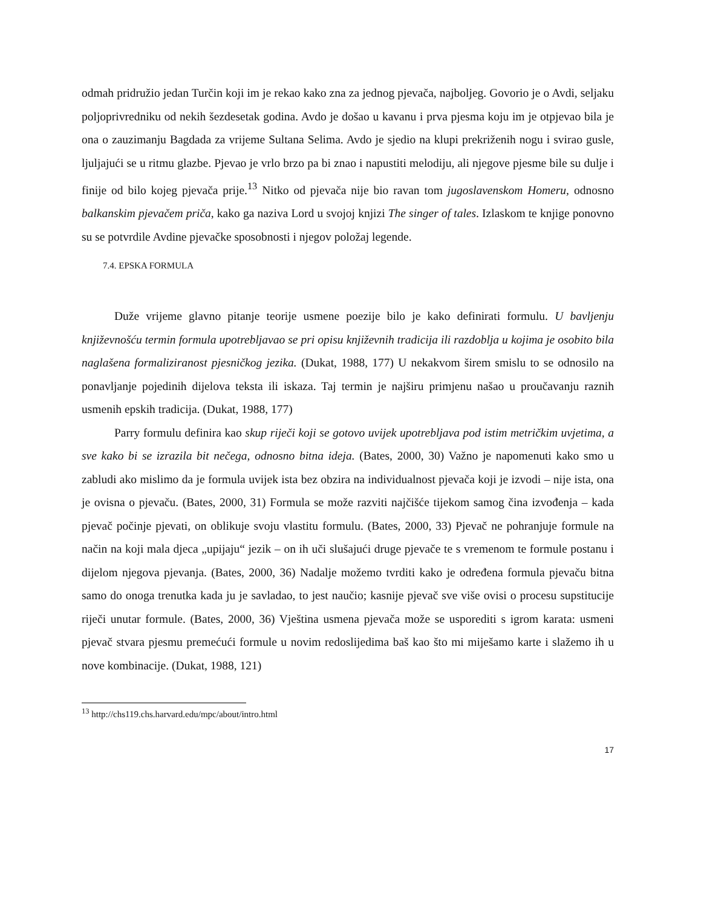odmah pridružio jedan Turčin koji im je rekao kako zna za jednog pjevača, najboljeg. Govorio je o Avdi, seljaku poljoprivredniku od nekih šezdesetak godina. Avdo je došao u kavanu i prva pjesma koju im je otpjevao bila je ona o zauzimanju Bagdada za vrijeme Sultana Selima. Avdo je sjedio na klupi prekriženih nogu i svirao gusle, ljuljajući se u ritmu glazbe. Pjevao je vrlo brzo pa bi znao i napustiti melodiju, ali njegove pjesme bile su dulje i finije od bilo kojeg pjevača prije.<sup>13</sup> Nitko od pjevača nije bio ravan tom jugoslavenskom Homeru, odnosno balkanskim pjevačem priča, kako ga naziva Lord u svojoj knjizi The singer of tales. Izlaskom te knjige ponovno su se potvrdile Avdine pjevačke sposobnosti i njegov položaj legende.
7.4. EPSKA FORMULA
Duže vrijeme glavno pitanje teorije usmene poezije bilo je kako definirati formulu. U bavljenju književnošću termin formula upotrebljavao se pri opisu književnih tradicija ili razdoblja u kojima je osobito bila naglašena formaliziranost pjesničkog jezika. (Dukat, 1988, 177) U nekakvom širem smislu to se odnosilo na ponavljanje pojedinih dijelova teksta ili iskaza. Taj termin je najširu primjenu našao u proučavanju raznih usmenih epskih tradicija. (Dukat, 1988, 177)
Parry formulu definira kao skup riječi koji se gotovo uvijek upotrebljava pod istim metričkim uvjetima, a sve kako bi se izrazila bit nečega, odnosno bitna ideja. (Bates, 2000, 30) Važno je napomenuti kako smo u zabludi ako mislimo da je formula uvijek ista bez obzira na individualnost pjevača koji je izvodi – nije ista, ona je ovisna o pjevaču. (Bates, 2000, 31) Formula se može razviti najčišće tijekom samog čina izvođenja – kada pjevač počinje pjevati, on oblikuje svoju vlastitu formulu. (Bates, 2000, 33) Pjevač ne pohranjuje formule na način na koji mala djeca „upijaju“ jezik – on ih uči slušajući druge pjevače te s vremenom te formule postanu i dijelom njegova pjevanja. (Bates, 2000, 36) Nadalje možemo tvrditi kako je određena formula pjevaču bitna samo do onoga trenutka kada ju je savladao, to jest naučio; kasnije pjevač sve više ovisi o procesu supstitucije riječi unutar formule. (Bates, 2000, 36) Vještina usmena pjevača može se usporediti s igrom karata: usmeni pjevač stvara pjesmu premećući formule u novim redoslijedima baš kao što mi miješamo karte i slažemo ih u nove kombinacije. (Dukat, 1988, 121)
<sup>13</sup> http://chs119.chs.harvard.edu/mpc/about/intro.html
17